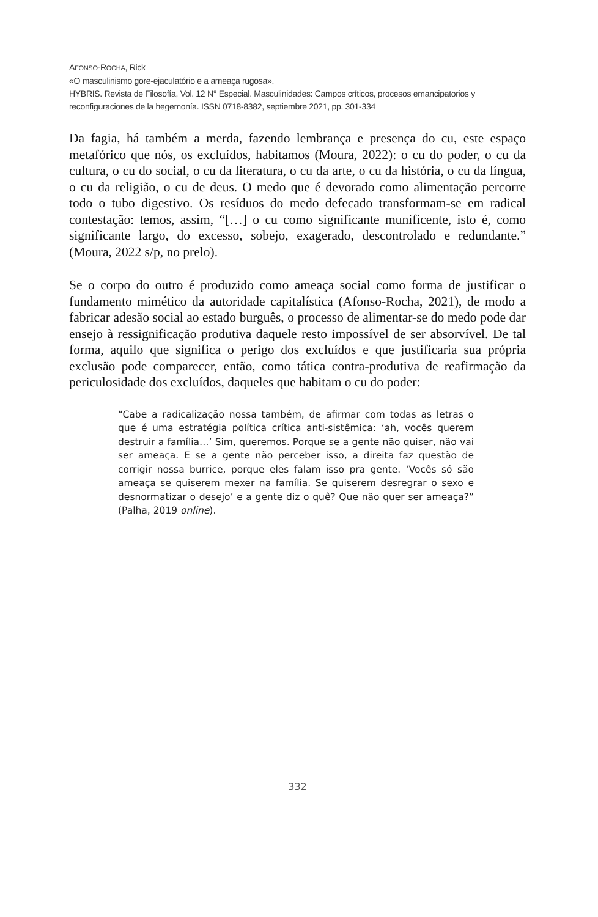AFONSO-ROCHA, Rick
«O masculinismo gore-ejaculatório e a ameaça rugosa».
HYBRIS. Revista de Filosofía, Vol. 12 N° Especial. Masculinidades: Campos críticos, procesos emancipatorios y reconfiguraciones de la hegemonía. ISSN 0718-8382, septiembre 2021, pp. 301-334
Da fagia, há também a merda, fazendo lembrança e presença do cu, este espaço metafórico que nós, os excluídos, habitamos (Moura, 2022): o cu do poder, o cu da cultura, o cu do social, o cu da literatura, o cu da arte, o cu da história, o cu da língua, o cu da religião, o cu de deus. O medo que é devorado como alimentação percorre todo o tubo digestivo. Os resíduos do medo defecado transformam-se em radical contestação: temos, assim, “[…] o cu como significante munificente, isto é, como significante largo, do excesso, sobejo, exagerado, descontrolado e redundante.” (Moura, 2022 s/p, no prelo).
Se o corpo do outro é produzido como ameaça social como forma de justificar o fundamento mimético da autoridade capitalística (Afonso-Rocha, 2021), de modo a fabricar adesão social ao estado burguês, o processo de alimentar-se do medo pode dar ensejo à ressignificação produtiva daquele resto impossível de ser absorvível. De tal forma, aquilo que significa o perigo dos excluídos e que justificaria sua própria exclusão pode comparecer, então, como tática contra-produtiva de reafirmação da periculosidade dos excluídos, daqueles que habitam o cu do poder:
“Cabe a radicalização nossa também, de afirmar com todas as letras o que é uma estratégia política crítica anti-sistêmica: ‘ah, vocês querem destruir a família…’ Sim, queremos. Porque se a gente não quiser, não vai ser ameaça. E se a gente não perceber isso, a direita faz questão de corrigir nossa burrice, porque eles falam isso pra gente. ‘Vocês só são ameaça se quiserem mexer na família. Se quiserem desregrar o sexo e desnormatizar o desejo’ e a gente diz o quê? Que não quer ser ameaça?” (Palha, 2019 online).
332